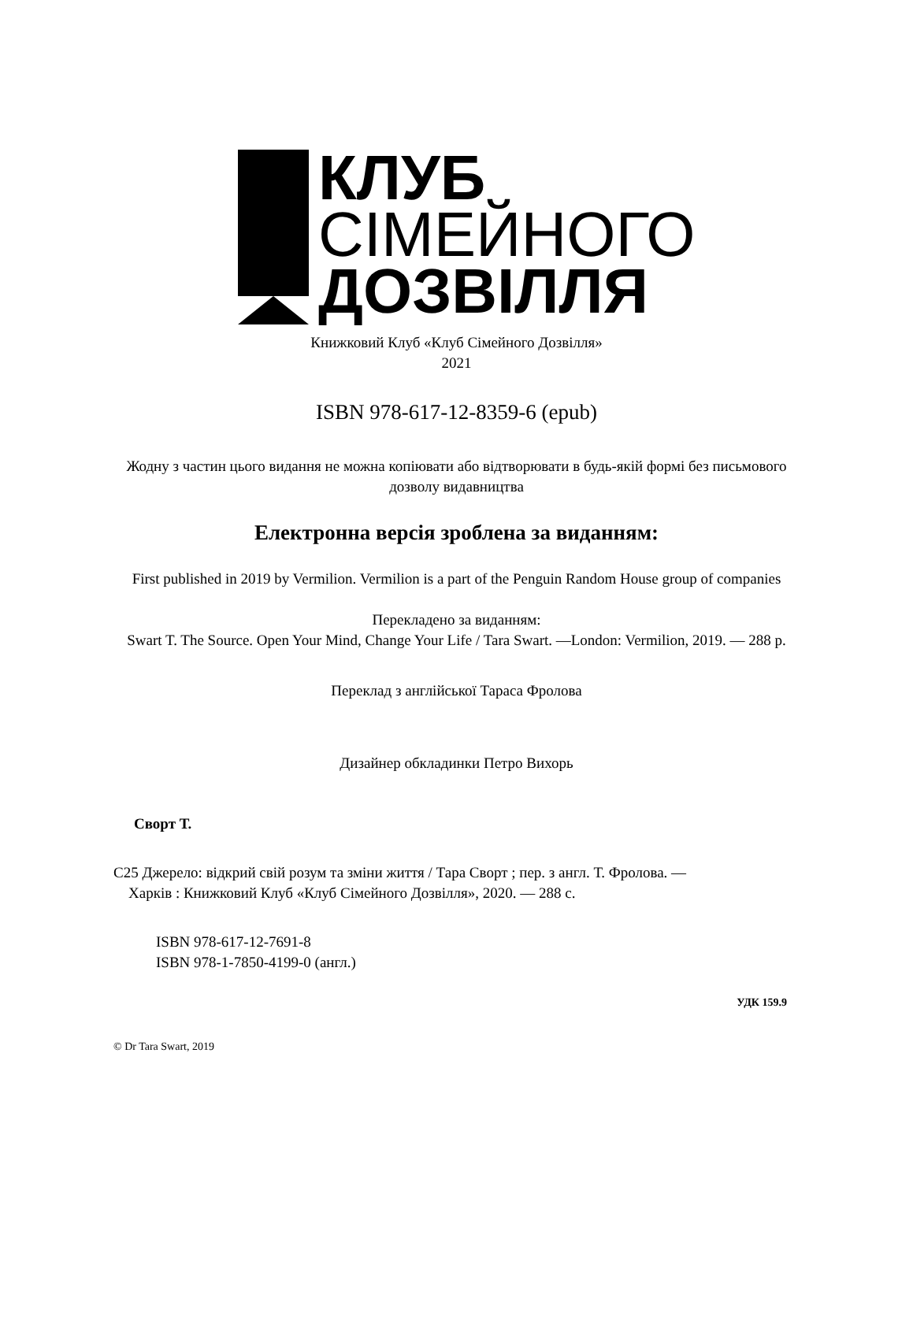КЛУБ
СІМЕЙНОГО
ДОЗВІЛЛЯ
Книжковий Клуб «Клуб Сімейного Дозвілля»
2021
ISBN 978-617-12-8359-6 (epub)
Жодну з частин цього видання не можна копіювати або відтворювати в будь-якій формі без письмового дозволу видавництва
Електронна версія зроблена за виданням:
First published in 2019 by Vermilion. Vermilion is a part of the Penguin Random House group of companies
Перекладено за виданням:
Swart T. The Source. Open Your Mind, Change Your Life / Tara Swart. —London: Vermilion, 2019. — 288 p.
Переклад з англійської Тараса Фролова
Дизайнер обкладинки Петро Вихорь
Сворт Т.
С25 Джерело: відкрий свій розум та зміни життя / Тара Сворт ; пер. з англ. Т. Фролова. —
Харків : Книжковий Клуб «Клуб Сімейного Дозвілля», 2020. — 288 с.
ISBN 978-617-12-7691-8
ISBN 978-1-7850-4199-0 (англ.)
УДК 159.9
© Dr Tara Swart, 2019